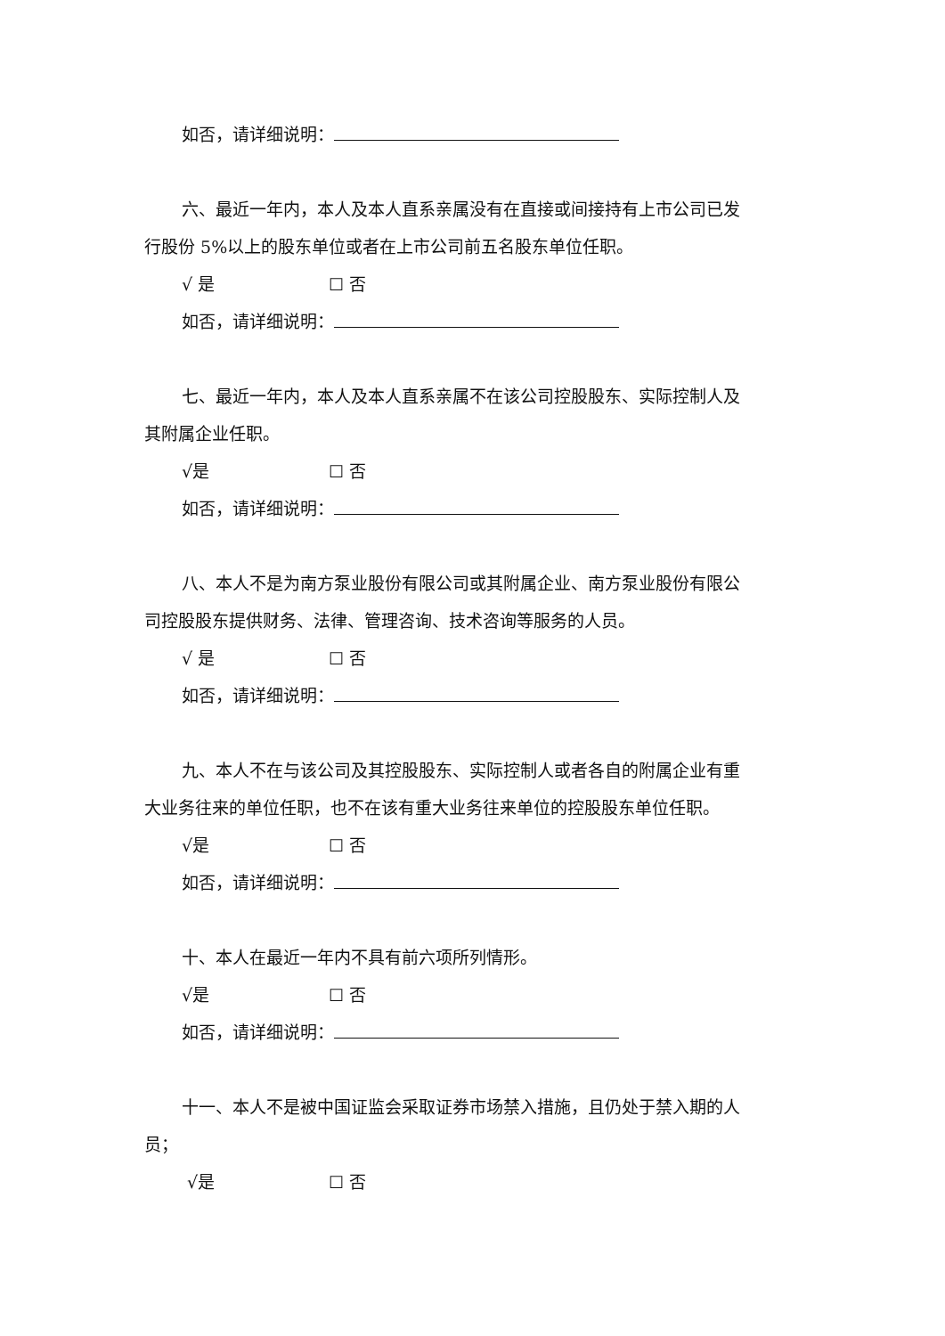如否，请详细说明：
六、最近一年内，本人及本人直系亲属没有在直接或间接持有上市公司已发
行股份 5%以上的股东单位或者在上市公司前五名股东单位任职。
√ 是 ☐ 否
如否，请详细说明：
七、最近一年内，本人及本人直系亲属不在该公司控股股东、实际控制人及
其附属企业任职。
√是 ☐ 否
如否，请详细说明：
八、本人不是为南方泵业股份有限公司或其附属企业、南方泵业股份有限公
司控股股东提供财务、法律、管理咨询、技术咨询等服务的人员。
√ 是 ☐ 否
如否，请详细说明：
九、本人不在与该公司及其控股股东、实际控制人或者各自的附属企业有重
大业务往来的单位任职，也不在该有重大业务往来单位的控股股东单位任职。
√是 ☐ 否
如否，请详细说明：
十、本人在最近一年内不具有前六项所列情形。
√是 ☐ 否
如否，请详细说明：
十一、本人不是被中国证监会采取证券市场禁入措施，且仍处于禁入期的人
员；
√是 ☐ 否